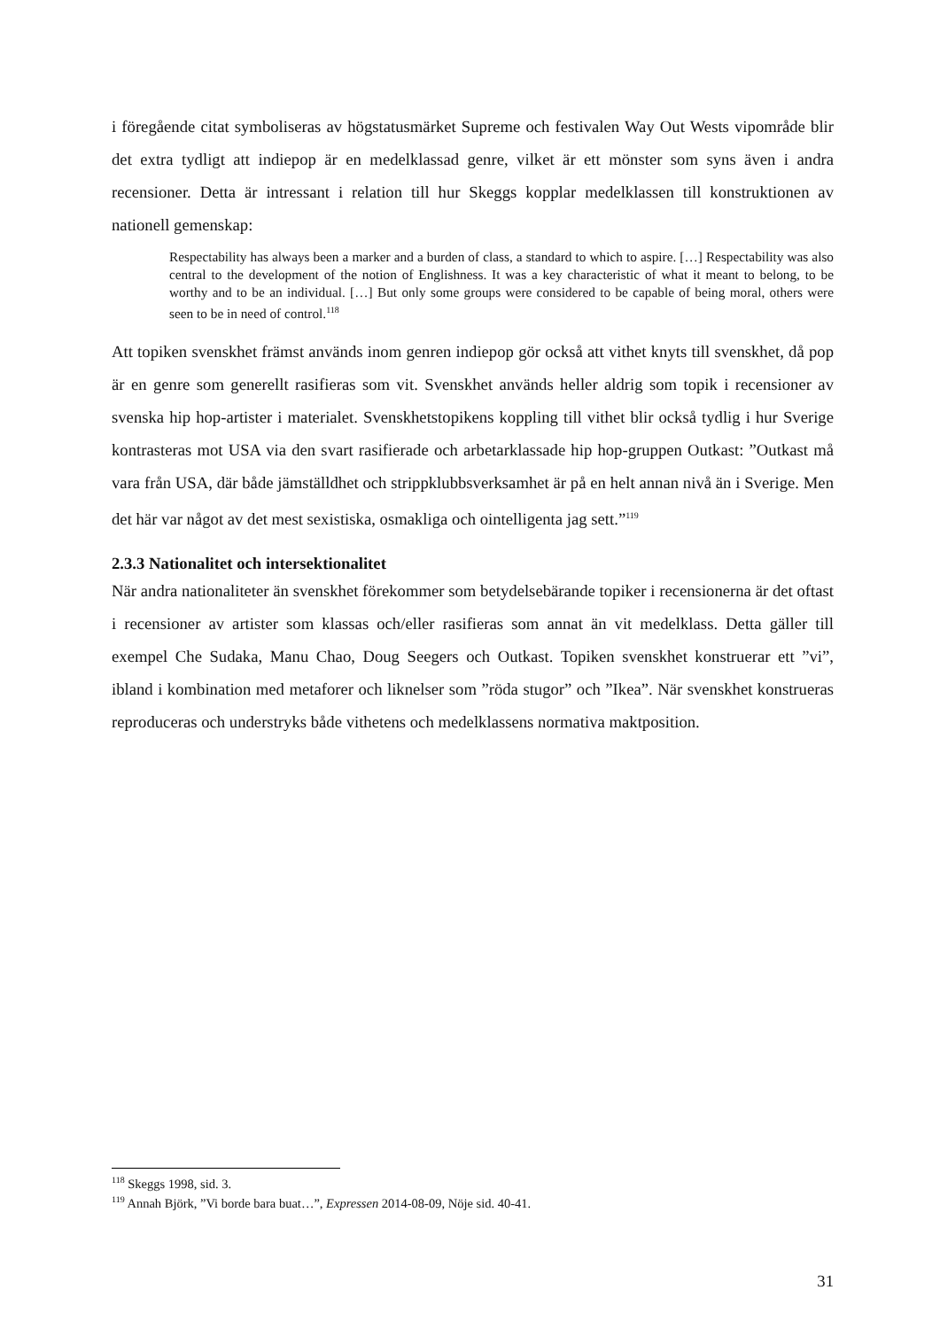i föregående citat symboliseras av högstatusmärket Supreme och festivalen Way Out Wests vipområde blir det extra tydligt att indiepop är en medelklassad genre, vilket är ett mönster som syns även i andra recensioner. Detta är intressant i relation till hur Skeggs kopplar medelklassen till konstruktionen av nationell gemenskap:
Respectability has always been a marker and a burden of class, a standard to which to aspire. […] Respectability was also central to the development of the notion of Englishness. It was a key characteristic of what it meant to belong, to be worthy and to be an individual. […] But only some groups were considered to be capable of being moral, others were seen to be in need of control.<sup>118</sup>
Att topiken svenskhet främst används inom genren indiepop gör också att vithet knyts till svenskhet, då pop är en genre som generellt rasifieras som vit. Svenskhet används heller aldrig som topik i recensioner av svenska hip hop-artister i materialet. Svenskhetstopikens koppling till vithet blir också tydlig i hur Sverige kontrasteras mot USA via den svart rasifierade och arbetarklassade hip hop-gruppen Outkast: ”Outkast må vara från USA, där både jämställdhet och strippklubbsverksamhet är på en helt annan nivå än i Sverige. Men det här var något av det mest sexistiska, osmakliga och ointelligenta jag sett.”<sup>119</sup>
2.3.3 Nationalitet och intersektionalitet
När andra nationaliteter än svenskhet förekommer som betydelsebärande topiker i recensionerna är det oftast i recensioner av artister som klassas och/eller rasifieras som annat än vit medelklass. Detta gäller till exempel Che Sudaka, Manu Chao, Doug Seegers och Outkast. Topiken svenskhet konstruerar ett ”vi”, ibland i kombination med metaforer och liknelser som ”röda stugor” och ”Ikea”. När svenskhet konstrueras reproduceras och understryks både vithetens och medelklassens normativa maktposition.
<sup>118</sup> Skeggs 1998, sid. 3.
<sup>119</sup> Annah Björk, ”Vi borde bara buat…”, Expressen 2014-08-09, Nöje sid. 40-41.
31